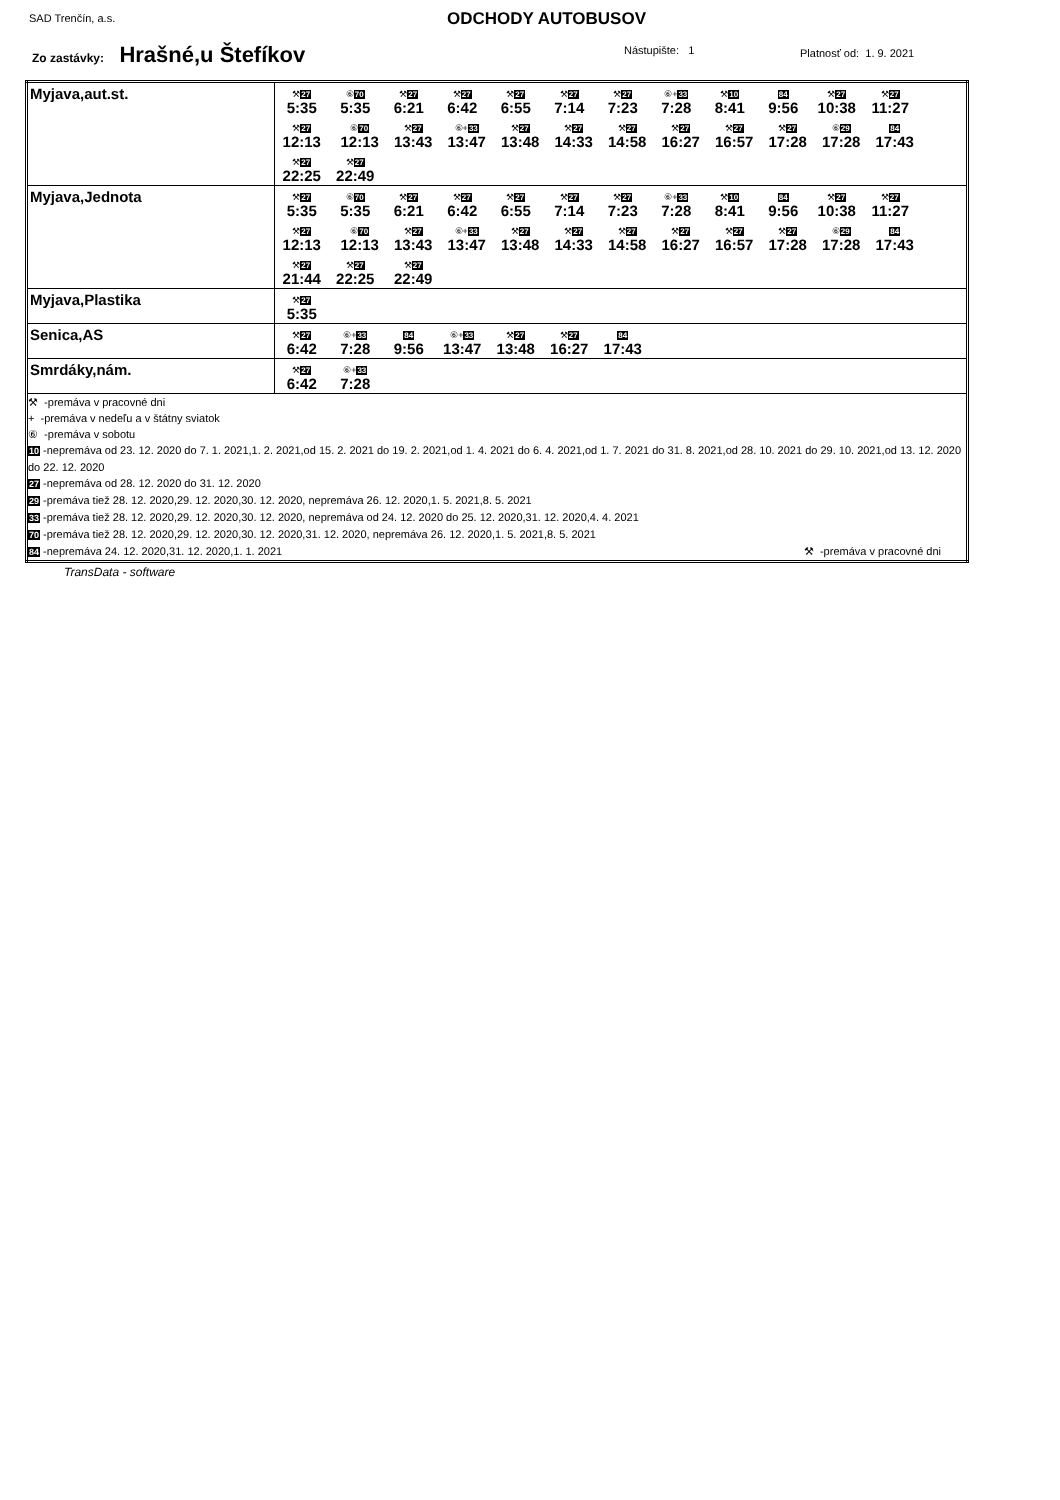SAD Trenčín, a.s. ODCHODY AUTOBUSOV
Zo zastávky: Hrašné,u Štefíkov Nástupište: 1 Platnosť od: 1. 9. 2021
| Myjava,aut.st. | ⚒ 27 5:35 ⑥ 70 5:35 ⚒ 27 6:21 ⚒ 27 6:42 ⚒ 27 6:55 ⚒ 27 7:14 ⚒ 27 7:23 ⑥+ 33 7:28 ⚒ 10 8:41 84 9:56 ⚒ 27 10:38 ⚒ 27 11:27 ⚒ 27 12:13 ⑥ 70 12:13 ⚒ 27 13:43 ⑥+ 33 13:47 ⚒ 27 13:48 ⚒ 27 14:33 ⚒ 27 14:58 ⚒ 27 16:27 ⚒ 27 16:57 ⚒ 27 17:28 ⑥ 29 17:28 84 17:43 ⚒ 27 22:25 ⚒ 27 22:49 |
| Myjava,Jednota | ⚒ 27 5:35 ⑥ 70 5:35 ⚒ 27 6:21 ⚒ 27 6:42 ⚒ 27 6:55 ⚒ 27 7:14 ⚒ 27 7:23 ⑥+ 33 7:28 ⚒ 10 8:41 84 9:56 ⚒ 27 10:38 ⚒ 27 11:27 ⚒ 27 12:13 ⑥ 70 12:13 ⚒ 27 13:43 ⑥+ 33 13:47 ⚒ 27 13:48 ⚒ 27 14:33 ⚒ 27 14:58 ⚒ 27 16:27 ⚒ 27 16:57 ⚒ 27 17:28 ⑥ 29 17:28 84 17:43 ⚒ 27 21:44 ⚒ 27 22:25 ⚒ 27 22:49 |
| Myjava,Plastika | ⚒ 27 5:35 |
| Senica,AS | ⚒ 27 6:42 ⑥+ 33 7:28 84 9:56 ⑥+ 33 13:47 ⚒ 27 13:48 ⚒ 27 16:27 84 17:43 |
| Smrdáky,nám. | ⚒ 27 6:42 ⑥+ 33 7:28 |
| ⚒ -premáva v pracovné dni + -premáva v nedeľu a v štátny sviatok ⑥ -premáva v sobotu 10 -nepremáva od 23. 12. 2020 do 7. 1. 2021,1. 2. 2021,od 15. 2. 2021 do 19. 2. 2021,od 1. 4. 2021 do 6. 4. 2021,od 1. 7. 2021 do 31. 8. 2021,od 28. 10. 2021 do 29. 10. 2021,od 13. 12. 2020 do 22. 12. 2020 27 -nepremáva od 28. 12. 2020 do 31. 12. 2020 29 -premáva tiež 28. 12. 2020,29. 12. 2020,30. 12. 2020, nepremáva 26. 12. 2020,1. 5. 2021,8. 5. 2021 33 -premáva tiež 28. 12. 2020,29. 12. 2020,30. 12. 2020, nepremáva od 24. 12. 2020 do 25. 12. 2020,31. 12. 2020,4. 4. 2021 70 -premáva tiež 28. 12. 2020,29. 12. 2020,30. 12. 2020,31. 12. 2020, nepremáva 26. 12. 2020,1. 5. 2021,8. 5. 2021 84 -nepremáva 24. 12. 2020,31. 12. 2020,1. 1. 2021 ⚒ -premáva v pracovné dni | |
TransData - software